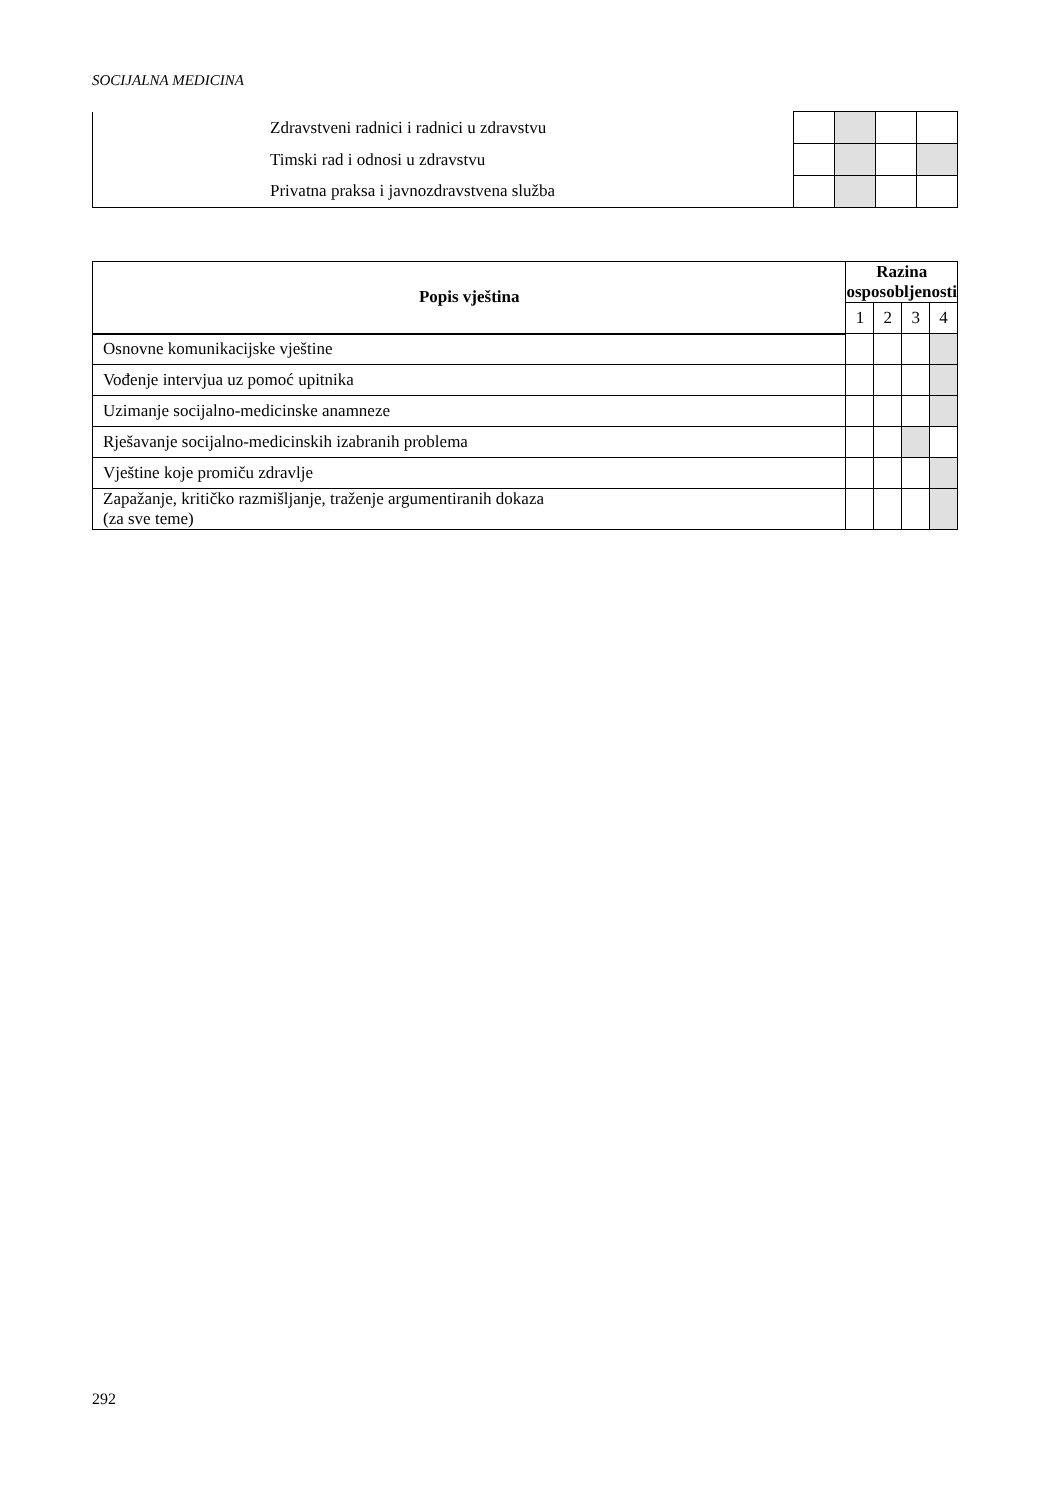SOCIJALNA MEDICINA
| Zdravstveni radnici i radnici u zdravstvu | | | | |
| Timski rad i odnosi u zdravstvu | | | | |
| Privatna praksa i javnozdravstvena služba | | | | |
| Popis vještina | Razina osposobljenosti | | | |
| --- | --- | --- | --- | --- |
| | 1 | 2 | 3 | 4 |
| Osnovne komunikacijske vještine | | | | |
| Vođenje intervjua uz pomoć upitnika | | | | |
| Uzimanje socijalno-medicinske anamneze | | | | |
| Rješavanje socijalno-medicinskih izabranih problema | | | | |
| Vještine koje promiču zdravlje | | | | |
| Zapažanje, kritičko razmišljanje, traženje argumentiranih dokaza (za sve teme) | | | | |
292